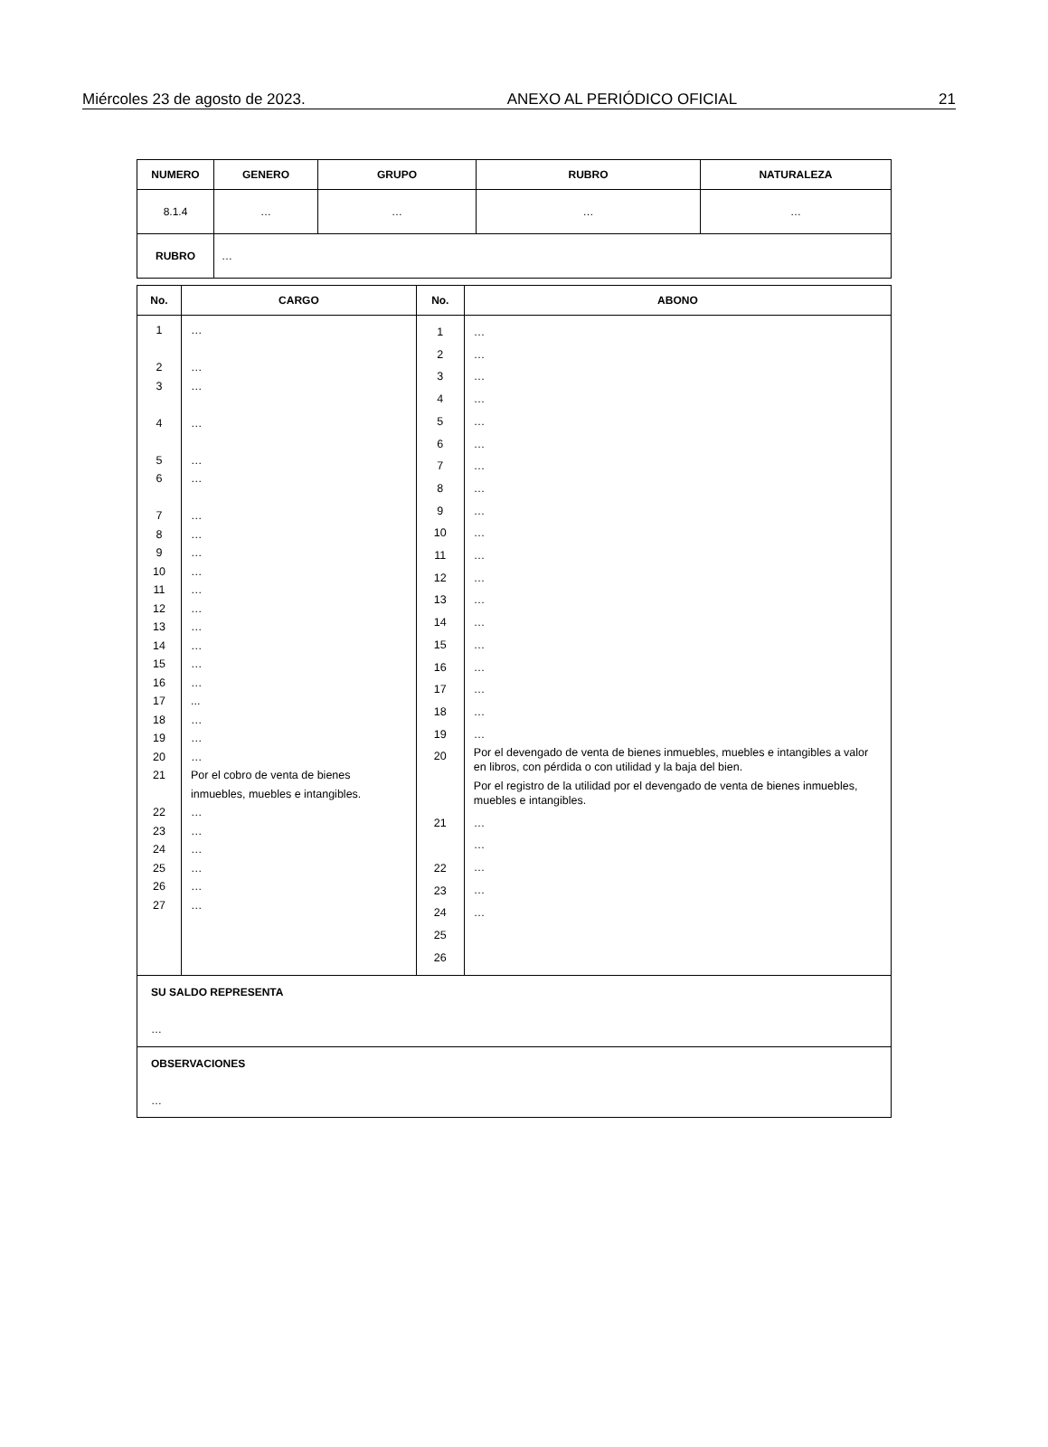Miércoles 23 de agosto de 2023. ANEXO AL PERIÓDICO OFICIAL 21
| NUMERO | GENERO | GRUPO | RUBRO | NATURALEZA |
| --- | --- | --- | --- | --- |
| 8.1.4 | … | … | … | … |
| RUBRO | … | | | |
| No. | CARGO | No. | ABONO |
| --- | --- | --- | --- |
| 1 2 3 4 5 6 7 8 9 10 11 12 13 14 15 16 17 18 19 20 21 22 23 24 25 26 27 | … … … … … … … … … … … … … … … … ... … … … Por el cobro de venta de bienes inmuebles, muebles e intangibles. … … … … … … | 1 2 3 4 5 6 7 8 9 10 11 12 13 14 15 16 17 18 19 20 21 22 23 24 25 26 | … … … … … … … … … … … … … … … … … … … Por el devengado de venta de bienes inmuebles, muebles e intangibles a valor en libros, con pérdida o con utilidad y la baja del bien. Por el registro de la utilidad por el devengado de venta de bienes inmuebles, muebles e intangibles. … … … … … |
| SU SALDO REPRESENTA … | | | |
| OBSERVACIONES … | | | |